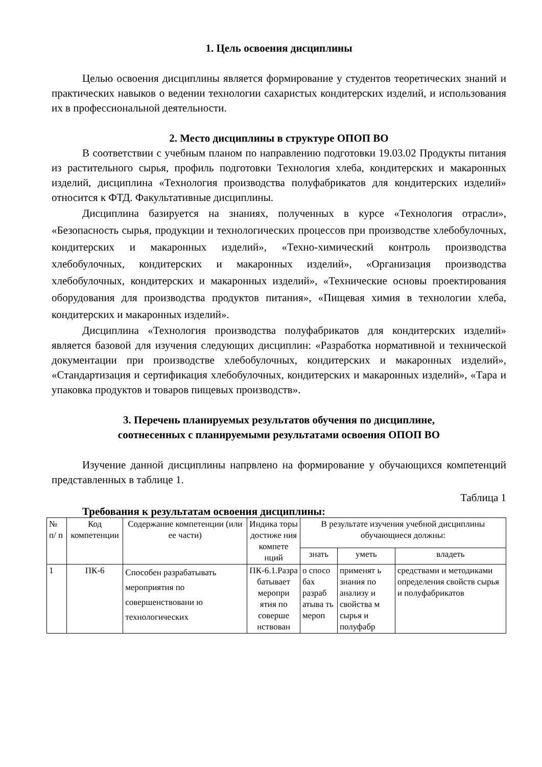1. Цель освоения дисциплины
Целью освоения дисциплины является формирование у студентов теоретических знаний и практических навыков о ведении технологии сахаристых кондитерских изделий, и использования их в профессиональной деятельности.
2. Место дисциплины в структуре ОПОП ВО
В соответствии с учебным планом по направлению подготовки 19.03.02 Продукты питания из растительного сырья, профиль подготовки Технология хлеба, кондитерских и макаронных изделий, дисциплина «Технология производства полуфабрикатов для кондитерских изделий» относится к ФТД. Факультативные дисциплины.
Дисциплина базируется на знаниях, полученных в курсе «Технология отрасли», «Безопасность сырья, продукции и технологических процессов при производстве хлебобулочных, кондитерских и макаронных изделий», «Техно-химический контроль производства хлебобулочных, кондитерских и макаронных изделий», «Организация производства хлебобулочных, кондитерских и макаронных изделий», «Технические основы проектирования оборудования для производства продуктов питания», «Пищевая химия в технологии хлеба, кондитерских и макаронных изделий».
Дисциплина «Технология производства полуфабрикатов для кондитерских изделий» является базовой для изучения следующих дисциплин: «Разработка нормативной и технической документации при производстве хлебобулочных, кондитерских и макаронных изделий», «Стандартизация и сертификация хлебобулочных, кондитерских и макаронных изделий», «Тара и упаковка продуктов и товаров пищевых производств».
3. Перечень планируемых результатов обучения по дисциплине,
соотнесенных с планируемыми результатами освоения ОПОП ВО
Изучение данной дисциплины напрвлено на формирование у обучающихся компетенций представленных в таблице 1.
Таблица 1
Требования к результатам освоения дисциплины:
| № п/ п | Код компетенции | Содержание компетенции (или ее части) | Индика торы достиже ния компете нций | В результате изучения учебной дисциплины обучающиеся должны: | | |
| --- | --- | --- | --- | --- | --- | --- |
| | | | | знать | уметь | владеть |
| 1 | ПК-6 | Способен разрабатывать мероприятия по совершенствовани ю технологических | ПК-6.1.Разра батывает меропри ятия по соверше нствован | о спосо бах разраб атыва ть мероп | применят ь знания по анализу и свойства м сырья и полуфабр | средствами и методиками определения свойств сырья и полуфабрикатов |